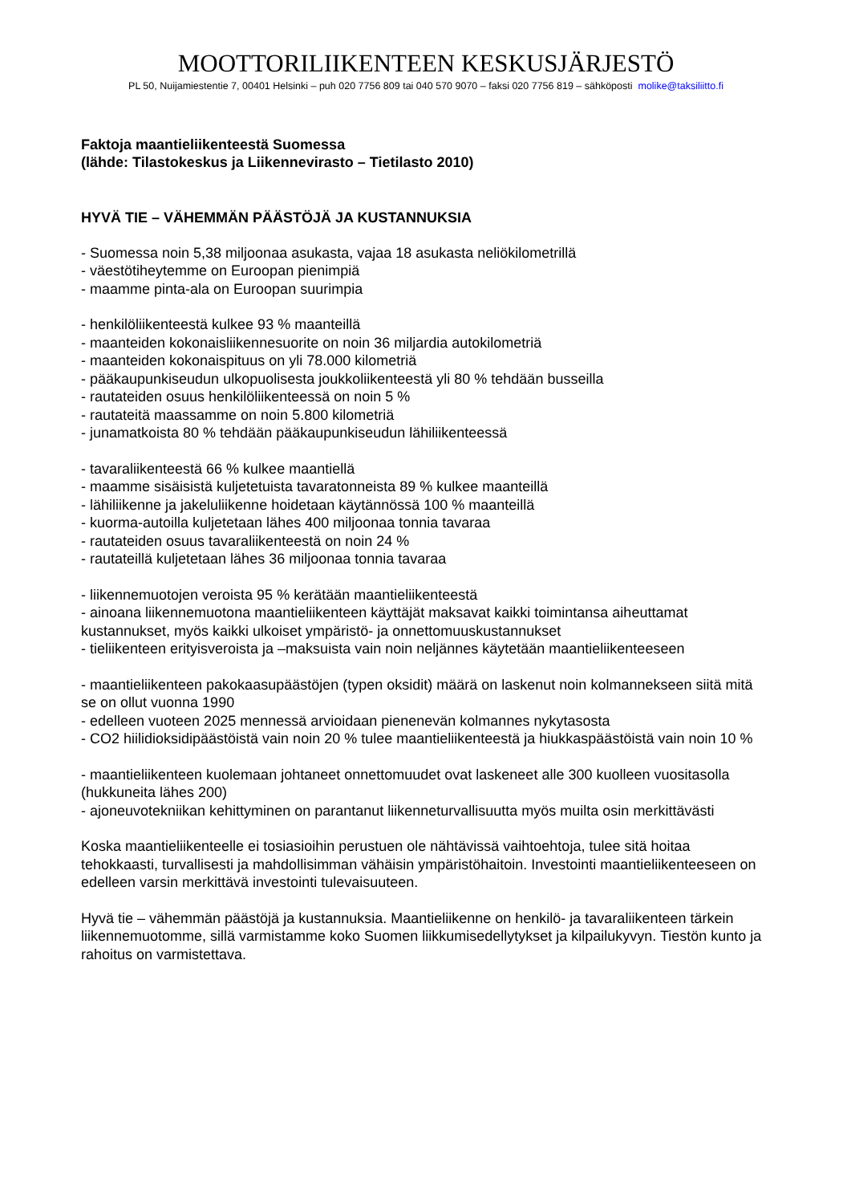MOOTTORILIIKENTEEN KESKUSJÄRJESTÖ
PL 50, Nuijamiestentie 7, 00401 Helsinki – puh 020 7756 809 tai 040 570 9070 – faksi 020 7756 819 – sähköposti molike@taksiliitto.fi
Faktoja maantieliikenteestä Suomessa
(lähde: Tilastokeskus ja Liikennevirasto – Tietilasto 2010)
HYVÄ TIE – VÄHEMMÄN PÄÄSTÖJÄ JA KUSTANNUKSIA
- Suomessa noin 5,38 miljoonaa asukasta, vajaa 18 asukasta neliökilometrillä
- väestötiheytemme on Euroopan pienimpiä
- maamme pinta-ala on Euroopan suurimpia
- henkilöliikenteestä kulkee 93 % maanteillä
- maanteiden kokonaisliikennesuorite on noin 36 miljardia autokilometriä
- maanteiden kokonaispituus on yli 78.000 kilometriä
- pääkaupunkiseudun ulkopuolisesta joukkoliikenteestä yli 80 % tehdään busseilla
- rautateiden osuus henkilöliikenteessä on noin 5 %
- rautateitä maassamme on noin 5.800 kilometriä
- junamatkoista 80 % tehdään pääkaupunkiseudun lähiliikenteessä
- tavaraliikenteestä 66 % kulkee maantiellä
- maamme sisäisistä kuljetetuista tavaratonneista 89 % kulkee maanteillä
- lähiliikenne ja jakeluliikenne hoidetaan käytännössä 100 % maanteillä
- kuorma-autoilla kuljetetaan lähes 400 miljoonaa tonnia tavaraa
- rautateiden osuus tavaraliikenteestä on noin 24 %
- rautateillä kuljetetaan lähes 36 miljoonaa tonnia tavaraa
- liikennemuotojen veroista 95 % kerätään maantieliikenteestä
- ainoana liikennemuotona maantieliikenteen käyttäjät maksavat kaikki toimintansa aiheuttamat kustannukset, myös kaikki ulkoiset ympäristö- ja onnettomuuskustannukset
- tieliikenteen erityisveroista ja –maksuista vain noin neljännes käytetään maantieliikenteeseen
- maantieliikenteen pakokaasupäästöjen (typen oksidit) määrä on laskenut noin kolmannekseen siitä mitä se on ollut vuonna 1990
- edelleen vuoteen 2025 mennessä arvioidaan pienenevän kolmannes nykytasosta
- CO2 hiilidioksidipäästöistä vain noin 20 % tulee maantieliikenteestä ja hiukkaspäästöistä vain noin 10 %
- maantieliikenteen kuolemaan johtaneet onnettomuudet ovat laskeneet alle 300 kuolleen vuositasolla (hukkuneita lähes 200)
- ajoneuvotekniikan kehittyminen on parantanut liikenneturvallisuutta myös muilta osin merkittävästi
Koska maantieliikenteelle ei tosiasioihin perustuen ole nähtävissä vaihtoehtoja, tulee sitä hoitaa tehokkaasti, turvallisesti ja mahdollisimman vähäisin ympäristöhaitoin. Investointi maantieliikenteeseen on edelleen varsin merkittävä investointi tulevaisuuteen.
Hyvä tie – vähemmän päästöjä ja kustannuksia. Maantieliikenne on henkilö- ja tavaraliikenteen tärkein liikennemuotomme, sillä varmistamme koko Suomen liikkumisedellytykset ja kilpailukyvyn. Tiestön kunto ja rahoitus on varmistettava.